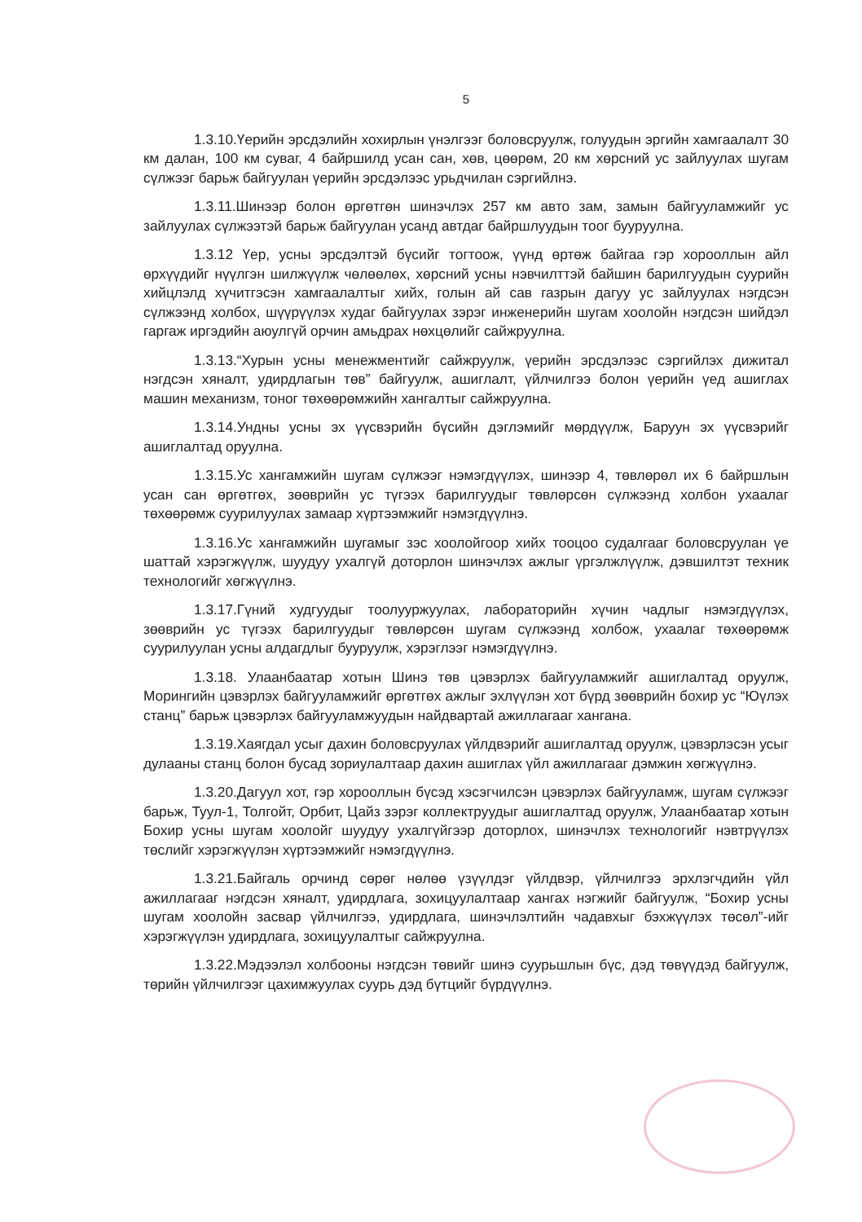5
1.3.10.Үерийн эрсдэлийн хохирлын үнэлгээг боловсруулж, голуудын эргийн хамгаалалт 30 км далан, 100 км суваг, 4 байршилд усан сан, хөв, цөөрөм, 20 км хөрсний ус зайлуулах шугам сүлжээг барьж байгуулан үерийн эрсдэлээс урьдчилан сэргийлнэ.
1.3.11.Шинээр болон өргөтгөн шинэчлэх 257 км авто зам, замын байгууламжийг ус зайлуулах сүлжээтэй барьж байгуулан усанд автдаг байршлуудын тоог бууруулна.
1.3.12 Үер, усны эрсдэлтэй бүсийг тогтоож, үүнд өртөж байгаа гэр хорооллын айл өрхүүдийг нүүлгэн шилжүүлж чөлөөлөх, хөрсний усны нэвчилттэй байшин барилгуудын суурийн хийцлэлд хүчитгэсэн хамгаалалтыг хийх, голын ай сав газрын дагуу ус зайлуулах нэгдсэн сүлжээнд холбох, шүүрүүлэх худаг байгуулах зэрэг инженерийн шугам хоолойн нэгдсэн шийдэл гаргаж иргэдийн аюулгүй орчин амьдрах нөхцөлийг сайжруулна.
1.3.13.“Хурын усны менежментийг сайжруулж, үерийн эрсдэлээс сэргийлэх дижитал нэгдсэн хяналт, удирдлагын төв” байгуулж, ашиглалт, үйлчилгээ болон үерийн үед ашиглах машин механизм, тоног төхөөрөмжийн хангалтыг сайжруулна.
1.3.14.Ундны усны эх үүсвэрийн бүсийн дэглэмийг мөрдүүлж, Баруун эх үүсвэрийг ашиглалтад оруулна.
1.3.15.Ус хангамжийн шугам сүлжээг нэмэгдүүлэх, шинээр 4, төвлөрөл их 6 байршлын усан сан өргөтгөх, зөөврийн ус түгээх барилгуудыг төвлөрсөн сүлжээнд холбон ухаалаг төхөөрөмж суурилуулах замаар хүртээмжийг нэмэгдүүлнэ.
1.3.16.Ус хангамжийн шугамыг зэс хоолойгоор хийх тооцоо судалгааг боловсруулан үе шаттай хэрэгжүүлж, шуудуу ухалгүй доторлон шинэчлэх ажлыг үргэлжлүүлж, дэвшилтэт техник технологийг хөгжүүлнэ.
1.3.17.Гүний худгуудыг тоолууржуулах, лабораторийн хүчин чадлыг нэмэгдүүлэх, зөөврийн ус түгээх барилгуудыг төвлөрсөн шугам сүлжээнд холбож, ухаалаг төхөөрөмж суурилуулан усны алдагдлыг бууруулж, хэрэглээг нэмэгдүүлнэ.
1.3.18. Улаанбаатар хотын Шинэ төв цэвэрлэх байгууламжийг ашиглалтад оруулж, Морингийн цэвэрлэх байгууламжийг өргөтгөх ажлыг эхлүүлэн хот бүрд зөөврийн бохир ус “Юүлэх станц” барьж цэвэрлэх байгууламжуудын найдвартай ажиллагааг хангана.
1.3.19.Хаягдал усыг дахин боловсруулах үйлдвэрийг ашиглалтад оруулж, цэвэрлэсэн усыг дулааны станц болон бусад зориулалтаар дахин ашиглах үйл ажиллагааг дэмжин хөгжүүлнэ.
1.3.20.Дагуул хот, гэр хорооллын бүсэд хэсэгчилсэн цэвэрлэх байгууламж, шугам сүлжээг барьж, Туул-1, Толгойт, Орбит, Цайз зэрэг коллектруудыг ашиглалтад оруулж, Улаанбаатар хотын Бохир усны шугам хоолойг шуудуу ухалгүйгээр доторлох, шинэчлэх технологийг нэвтрүүлэх төслийг хэрэгжүүлэн хүртээмжийг нэмэгдүүлнэ.
1.3.21.Байгаль орчинд сөрөг нөлөө үзүүлдэг үйлдвэр, үйлчилгээ эрхлэгчдийн үйл ажиллагааг нэгдсэн хяналт, удирдлага, зохицуулалтаар хангах нэгжийг байгуулж, “Бохир усны шугам хоолойн засвар үйлчилгээ, удирдлага, шинэчлэлтийн чадавхыг бэхжүүлэх төсөл”-ийг хэрэгжүүлэн удирдлага, зохицуулалтыг сайжруулна.
1.3.22.Мэдээлэл холбооны нэгдсэн төвийг шинэ суурьшлын бүс, дэд төвүүдэд байгуулж, төрийн үйлчилгээг цахимжуулах суурь дэд бүтцийг бүрдүүлнэ.